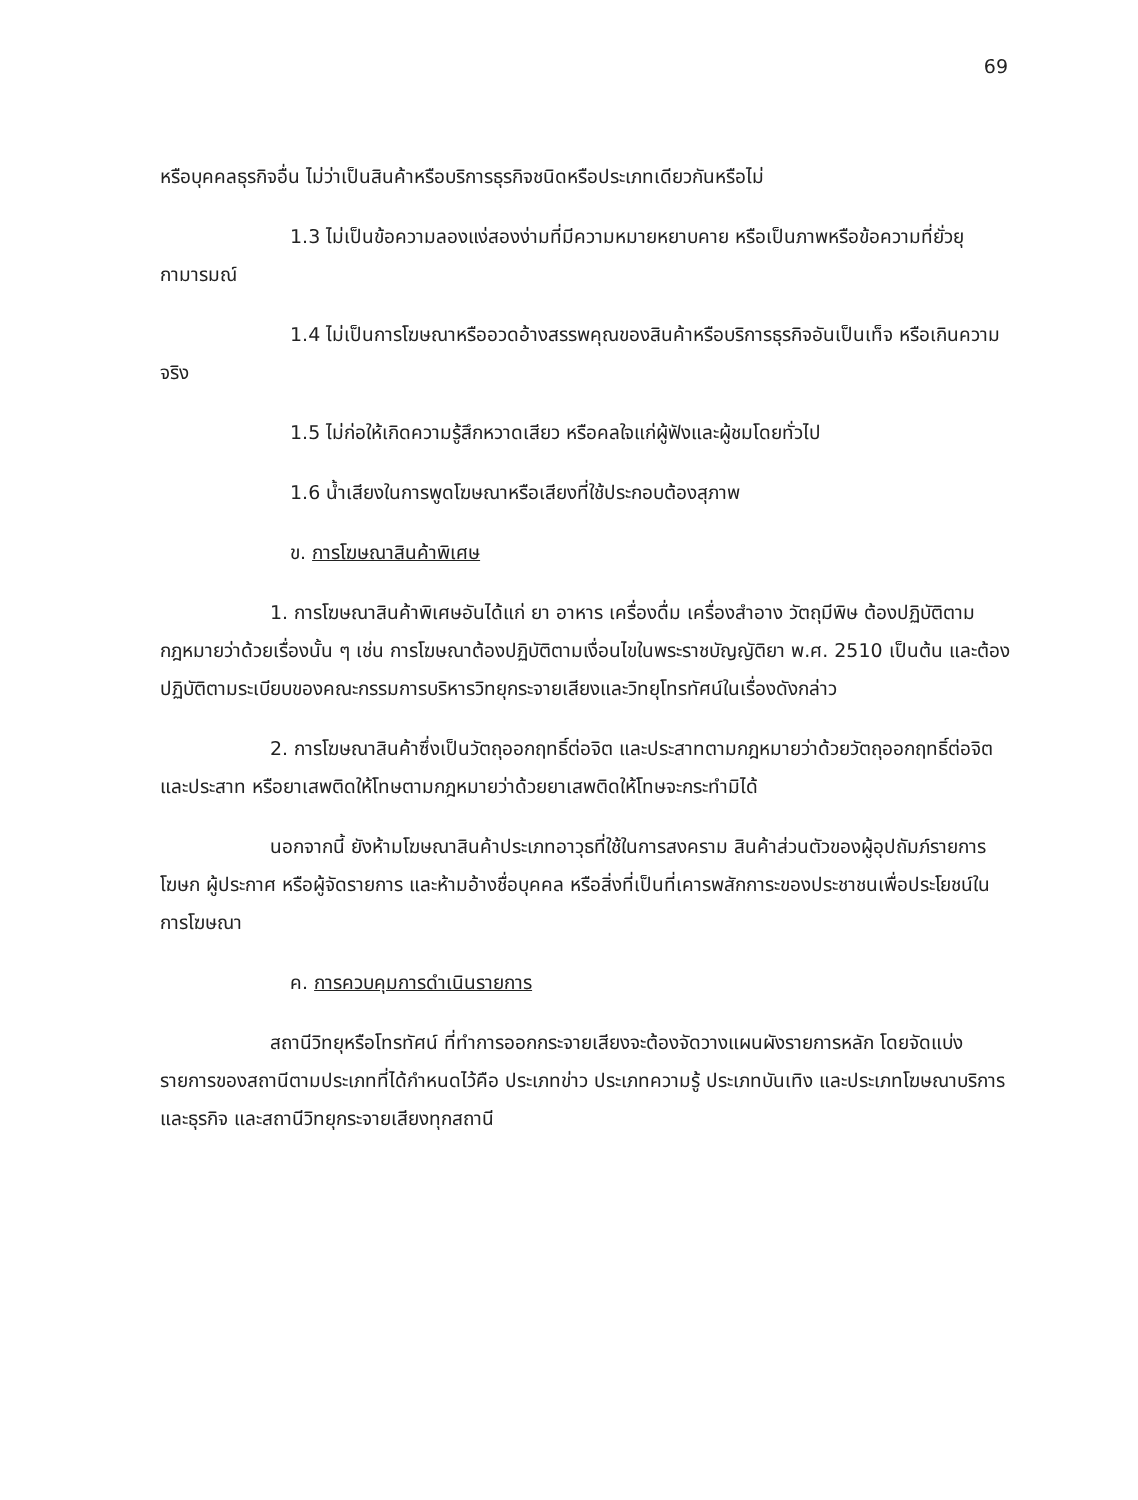69
หรือบุคคลธุรกิจอื่น ไม่ว่าเป็นสินค้าหรือบริการธุรกิจชนิดหรือประเภทเดียวกันหรือไม่
1.3 ไม่เป็นข้อความลองแง่สองง่ามที่มีความหมายหยาบคาย หรือเป็นภาพหรือข้อความที่ยั่วยุกามารมณ์
1.4 ไม่เป็นการโฆษณาหรืออวดอ้างสรรพคุณของสินค้าหรือบริการธุรกิจอันเป็นเท็จ หรือเกินความจริง
1.5 ไม่ก่อให้เกิดความรู้สึกหวาดเสียว หรือคลใจแก่ผู้ฟังและผู้ชมโดยทั่วไป
1.6 น้ำเสียงในการพูดโฆษณาหรือเสียงที่ใช้ประกอบต้องสุภาพ
ข. การโฆษณาสินค้าพิเศษ
1. การโฆษณาสินค้าพิเศษอันได้แก่ ยา อาหาร เครื่องดื่ม เครื่องสำอาง วัตถุมีพิษ ต้องปฏิบัติตามกฎหมายว่าด้วยเรื่องนั้น ๆ เช่น การโฆษณาต้องปฏิบัติตามเงื่อนไขในพระราชบัญญัติยา พ.ศ. 2510 เป็นต้น และต้องปฏิบัติตามระเบียบของคณะกรรมการบริหารวิทยุกระจายเสียงและวิทยุโทรทัศน์ในเรื่องดังกล่าว
2. การโฆษณาสินค้าซึ่งเป็นวัตถุออกฤทธิ์ต่อจิต และประสาทตามกฎหมายว่าด้วยวัตถุออกฤทธิ์ต่อจิตและประสาท หรือยาเสพติดให้โทษตามกฎหมายว่าด้วยยาเสพติดให้โทษจะกระทำมิได้
นอกจากนี้ ยังห้ามโฆษณาสินค้าประเภทอาวุธที่ใช้ในการสงคราม สินค้าส่วนตัวของผู้อุปถัมภ์รายการ โฆษก ผู้ประกาศ หรือผู้จัดรายการ และห้ามอ้างชื่อบุคคล หรือสิ่งที่เป็นที่เคารพสักการะของประชาชนเพื่อประโยชน์ในการโฆษณา
ค. การควบคุมการดำเนินรายการ
สถานีวิทยุหรือโทรทัศน์ ที่ทำการออกกระจายเสียงจะต้องจัดวางแผนผังรายการหลัก โดยจัดแบ่งรายการของสถานีตามประเภทที่ได้กำหนดไว้คือ ประเภทข่าว ประเภทความรู้ ประเภทบันเทิง และประเภทโฆษณาบริการและธุรกิจ และสถานีวิทยุกระจายเสียงทุกสถานี